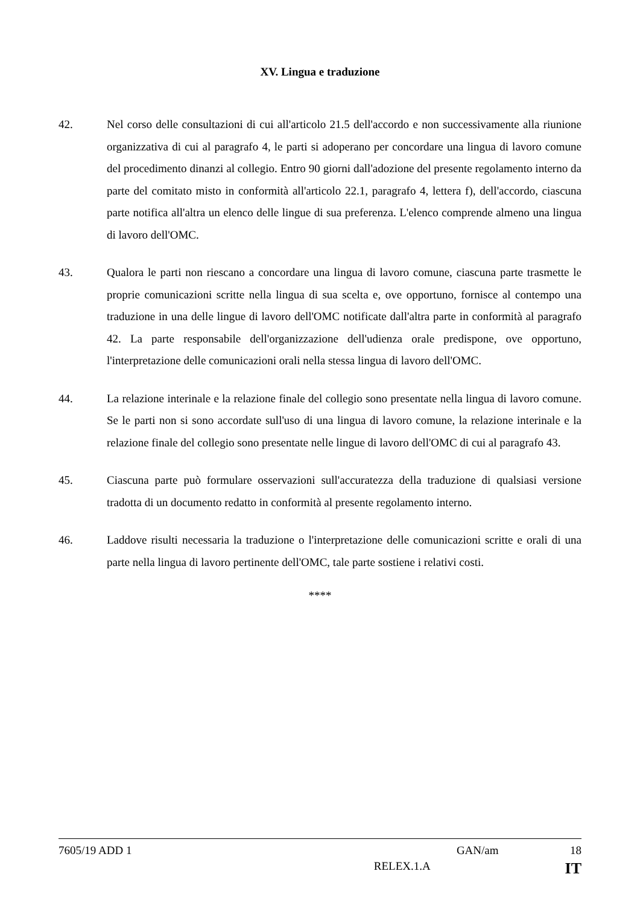XV. Lingua e traduzione
42. Nel corso delle consultazioni di cui all'articolo 21.5 dell'accordo e non successivamente alla riunione organizzativa di cui al paragrafo 4, le parti si adoperano per concordare una lingua di lavoro comune del procedimento dinanzi al collegio. Entro 90 giorni dall'adozione del presente regolamento interno da parte del comitato misto in conformità all'articolo 22.1, paragrafo 4, lettera f), dell'accordo, ciascuna parte notifica all'altra un elenco delle lingue di sua preferenza. L'elenco comprende almeno una lingua di lavoro dell'OMC.
43. Qualora le parti non riescano a concordare una lingua di lavoro comune, ciascuna parte trasmette le proprie comunicazioni scritte nella lingua di sua scelta e, ove opportuno, fornisce al contempo una traduzione in una delle lingue di lavoro dell'OMC notificate dall'altra parte in conformità al paragrafo 42. La parte responsabile dell'organizzazione dell'udienza orale predispone, ove opportuno, l'interpretazione delle comunicazioni orali nella stessa lingua di lavoro dell'OMC.
44. La relazione interinale e la relazione finale del collegio sono presentate nella lingua di lavoro comune. Se le parti non si sono accordate sull'uso di una lingua di lavoro comune, la relazione interinale e la relazione finale del collegio sono presentate nelle lingue di lavoro dell'OMC di cui al paragrafo 43.
45. Ciascuna parte può formulare osservazioni sull'accuratezza della traduzione di qualsiasi versione tradotta di un documento redatto in conformità al presente regolamento interno.
46. Laddove risulti necessaria la traduzione o l'interpretazione delle comunicazioni scritte e orali di una parte nella lingua di lavoro pertinente dell'OMC, tale parte sostiene i relativi costi.
****
7605/19 ADD 1 GAN/am 18
RELEX.1.A IT